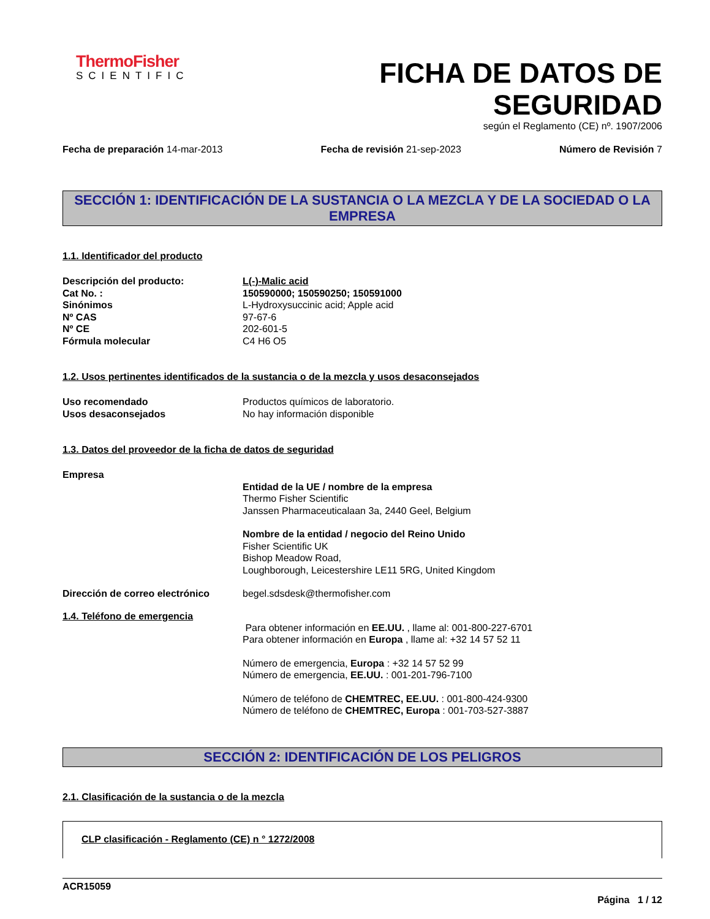ThermoFisher
SCIENTIFIC
FICHA DE DATOS DE
SEGURIDAD
según el Reglamento (CE) nº. 1907/2006
Fecha de preparación 14-mar-2013 Fecha de revisión 21-sep-2023 Número de Revisión 7
SECCIÓN 1: IDENTIFICACIÓN DE LA SUSTANCIA O LA MEZCLA Y DE LA SOCIEDAD O LA EMPRESA
1.1. Identificador del producto
Descripción del producto: L(-)-Malic acid
Cat No. : 150590000; 150590250; 150591000
Sinónimos L-Hydroxysuccinic acid; Apple acid
Nº CAS 97-67-6
Nº CE 202-601-5
Fórmula molecular C4 H6 O5
1.2. Usos pertinentes identificados de la sustancia o de la mezcla y usos desaconsejados
Uso recomendado Productos químicos de laboratorio.
Usos desaconsejados No hay información disponible
1.3. Datos del proveedor de la ficha de datos de seguridad
Empresa
Entidad de la UE / nombre de la empresa
Thermo Fisher Scientific
Janssen Pharmaceuticalaan 3a, 2440 Geel, Belgium
Nombre de la entidad / negocio del Reino Unido
Fisher Scientific UK
Bishop Meadow Road,
Loughborough, Leicestershire LE11 5RG, United Kingdom
Dirección de correo electrónico
begel.sdsdesk@thermofisher.com
1.4. Teléfono de emergencia
Para obtener información en EE.UU. , llame al: 001-800-227-6701
Para obtener información en Europa , llame al: +32 14 57 52 11
Número de emergencia, Europa : +32 14 57 52 99
Número de emergencia, EE.UU. : 001-201-796-7100
Número de teléfono de CHEMTREC, EE.UU. : 001-800-424-9300
Número de teléfono de CHEMTREC, Europa : 001-703-527-3887
SECCIÓN 2: IDENTIFICACIÓN DE LOS PELIGROS
2.1. Clasificación de la sustancia o de la mezcla
CLP clasificación - Reglamento (CE) n ° 1272/2008
ACR15059
Página 1 / 12